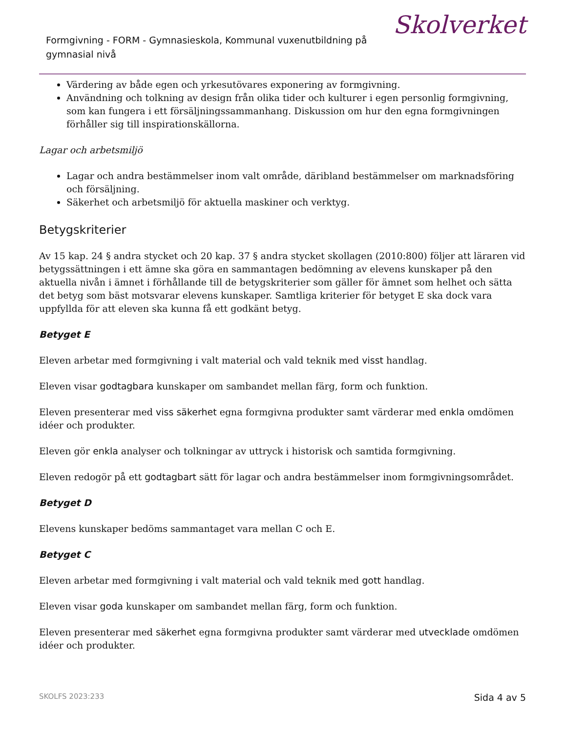Formgivning - FORM - Gymnasieskola, Kommunal vuxenutbildning på gymnasial nivå
Skolverket
Värdering av både egen och yrkesutövares exponering av formgivning.
Användning och tolkning av design från olika tider och kulturer i egen personlig formgivning, som kan fungera i ett försäljningssammanhang. Diskussion om hur den egna formgivningen förhåller sig till inspirationskällorna.
Lagar och arbetsmiljö
Lagar och andra bestämmelser inom valt område, däribland bestämmelser om marknadsföring och försäljning.
Säkerhet och arbetsmiljö för aktuella maskiner och verktyg.
Betygskriterier
Av 15 kap. 24 § andra stycket och 20 kap. 37 § andra stycket skollagen (2010:800) följer att läraren vid betygssättningen i ett ämne ska göra en sammantagen bedömning av elevens kunskaper på den aktuella nivån i ämnet i förhållande till de betygskriterier som gäller för ämnet som helhet och sätta det betyg som bäst motsvarar elevens kunskaper. Samtliga kriterier för betyget E ska dock vara uppfyllda för att eleven ska kunna få ett godkänt betyg.
Betyget E
Eleven arbetar med formgivning i valt material och vald teknik med visst handlag.
Eleven visar godtagbara kunskaper om sambandet mellan färg, form och funktion.
Eleven presenterar med viss säkerhet egna formgivna produkter samt värderar med enkla omdömen idéer och produkter.
Eleven gör enkla analyser och tolkningar av uttryck i historisk och samtida formgivning.
Eleven redogör på ett godtagbart sätt för lagar och andra bestämmelser inom formgivningsområdet.
Betyget D
Elevens kunskaper bedöms sammantaget vara mellan C och E.
Betyget C
Eleven arbetar med formgivning i valt material och vald teknik med gott handlag.
Eleven visar goda kunskaper om sambandet mellan färg, form och funktion.
Eleven presenterar med säkerhet egna formgivna produkter samt värderar med utvecklade omdömen idéer och produkter.
SKOLFS 2023:233 Sida 4 av 5